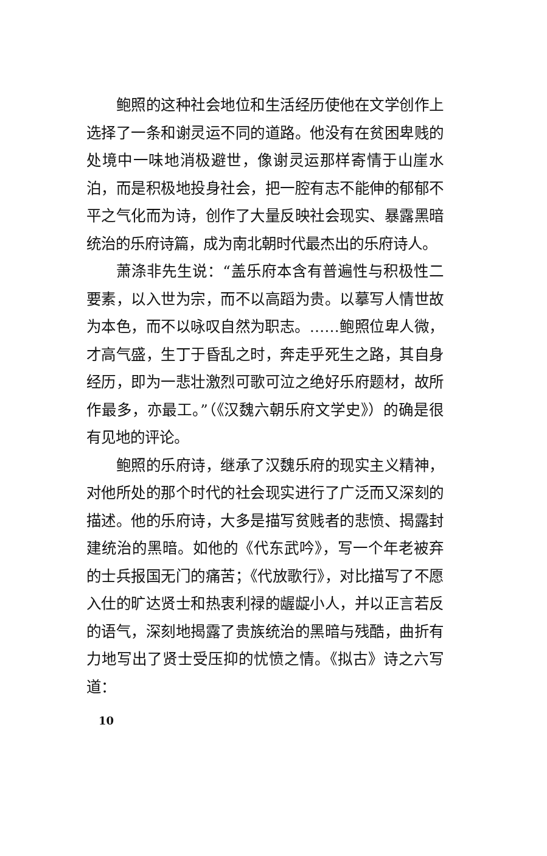鲍照的这种社会地位和生活经历使他在文学创作上选择了一条和谢灵运不同的道路。他没有在贫困卑贱的处境中一味地消极避世，像谢灵运那样寄情于山崖水泊，而是积极地投身社会，把一腔有志不能伸的郁郁不平之气化而为诗，创作了大量反映社会现实、暴露黑暗统治的乐府诗篇，成为南北朝时代最杰出的乐府诗人。
萧涤非先生说：“盖乐府本含有普遍性与积极性二要素，以入世为宗，而不以高蹈为贵。以摹写人情世故为本色，而不以咏叹自然为职志。……鲍照位卑人微，才高气盛，生丁于昏乱之时，奔走乎死生之路，其自身经历，即为一悲壮激烈可歌可泣之绝好乐府题材，故所作最多，亦最工。”（《汉魏六朝乐府文学史》）的确是很有见地的评论。
鲍照的乐府诗，继承了汉魏乐府的现实主义精神，对他所处的那个时代的社会现实进行了广泛而又深刻的描述。他的乐府诗，大多是描写贫贱者的悲愤、揭露封建统治的黑暗。如他的《代东武吟》，写一个年老被弃的士兵报国无门的痛苦；《代放歌行》，对比描写了不愿入仕的旷达贤士和热衷利禄的龌龊小人，并以正言若反的语气，深刻地揭露了贵族统治的黑暗与残酷，曲折有力地写出了贤士受压抑的忧愤之情。《拟古》诗之六写道：
10